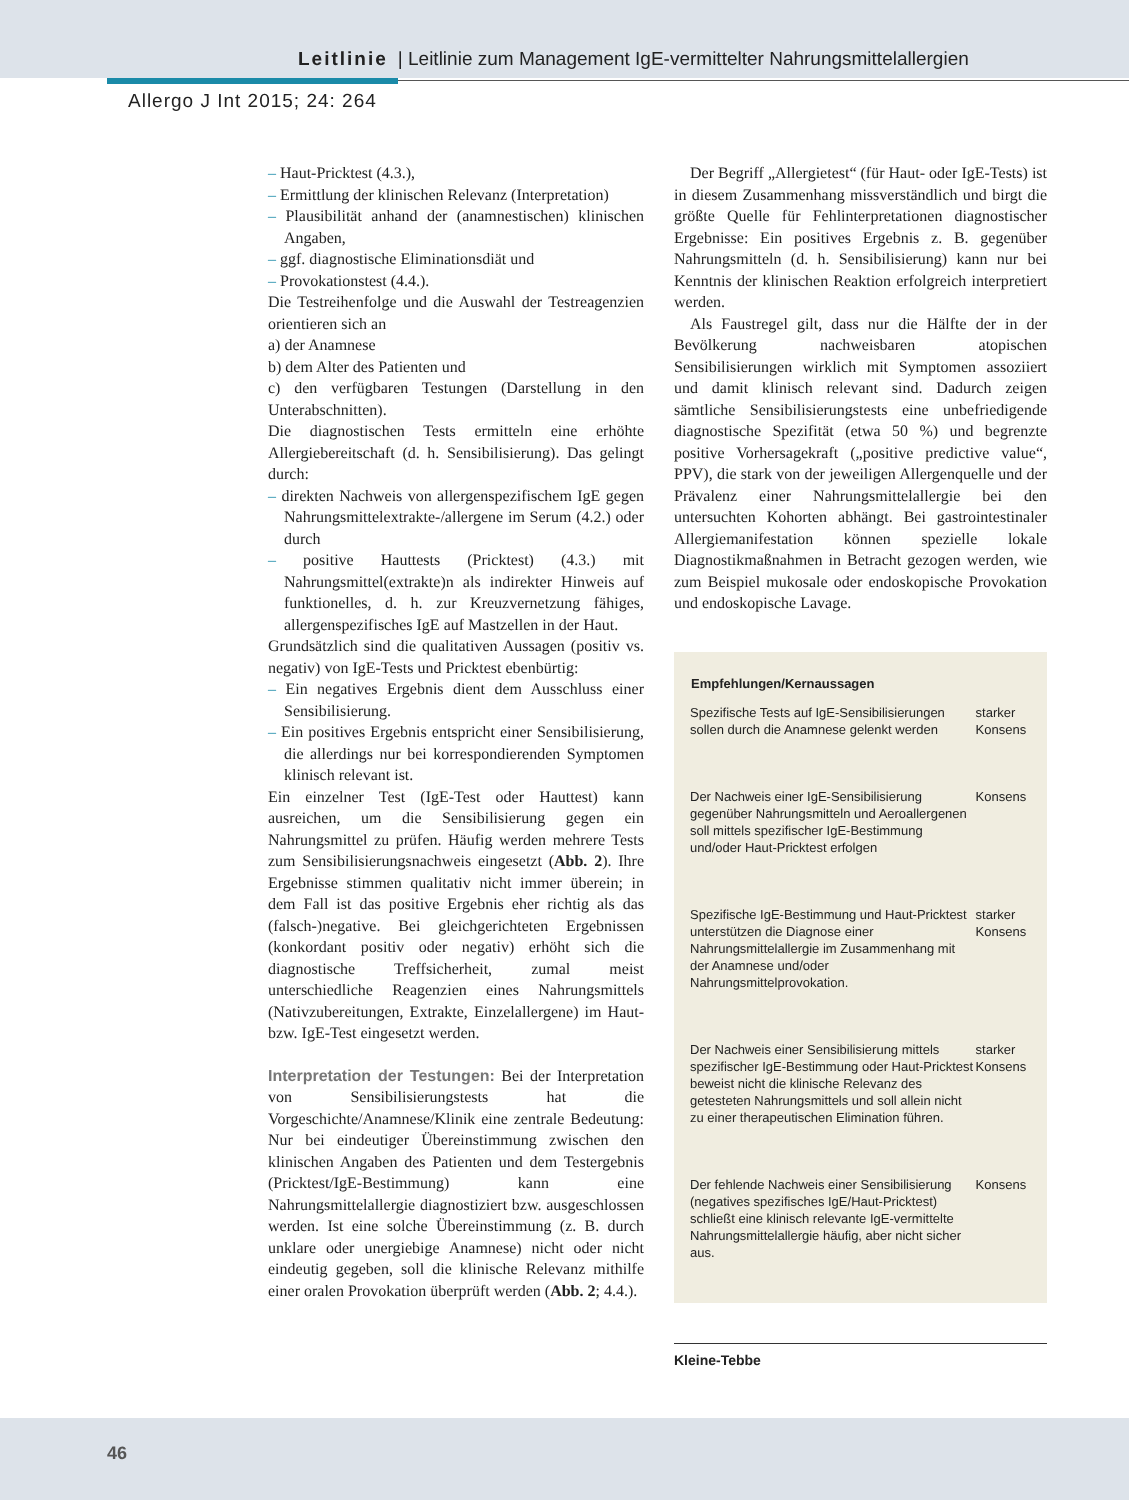Leitlinie | Leitlinie zum Management IgE-vermittelter Nahrungsmittelallergien
Allergo J Int 2015; 24: 264
– Haut-Pricktest (4.3.),
– Ermittlung der klinischen Relevanz (Interpretation)
– Plausibilität anhand der (anamnestischen) klinischen Angaben,
– ggf. diagnostische Eliminationsdiät und
– Provokationstest (4.4.).
Die Testreihenfolge und die Auswahl der Testreagenzien orientieren sich an
a) der Anamnese
b) dem Alter des Patienten und
c) den verfügbaren Testungen (Darstellung in den Unterabschnitten).
Die diagnostischen Tests ermitteln eine erhöhte Allergiebereitschaft (d. h. Sensibilisierung). Das gelingt durch:
– direkten Nachweis von allergenspezifischem IgE gegen Nahrungsmittelextrakte-/allergene im Serum (4.2.) oder durch
– positive Hauttests (Pricktest) (4.3.) mit Nahrungsmittel(extrakte)n als indirekter Hinweis auf funktionelles, d. h. zur Kreuzvernetzung fähiges, allergenspezifisches IgE auf Mastzellen in der Haut.
Grundsätzlich sind die qualitativen Aussagen (positiv vs. negativ) von IgE-Tests und Pricktest ebenbürtig:
– Ein negatives Ergebnis dient dem Ausschluss einer Sensibilisierung.
– Ein positives Ergebnis entspricht einer Sensibilisierung, die allerdings nur bei korrespondierenden Symptomen klinisch relevant ist.
Ein einzelner Test (IgE-Test oder Hauttest) kann ausreichen, um die Sensibilisierung gegen ein Nahrungsmittel zu prüfen. Häufig werden mehrere Tests zum Sensibilisierungsnachweis eingesetzt (Abb. 2). Ihre Ergebnisse stimmen qualitativ nicht immer überein; in dem Fall ist das positive Ergebnis eher richtig als das (falsch-)negative. Bei gleichgerichteten Ergebnissen (konkordant positiv oder negativ) erhöht sich die diagnostische Treffsicherheit, zumal meist unterschiedliche Reagenzien eines Nahrungsmittels (Nativzubereitungen, Extrakte, Einzelallergene) im Haut- bzw. IgE-Test eingesetzt werden.
Interpretation der Testungen: Bei der Interpretation von Sensibilisierungstests hat die Vorgeschichte/Anamnese/Klinik eine zentrale Bedeutung: Nur bei eindeutiger Übereinstimmung zwischen den klinischen Angaben des Patienten und dem Testergebnis (Pricktest/IgE-Bestimmung) kann eine Nahrungsmittelallergie diagnostiziert bzw. ausgeschlossen werden. Ist eine solche Übereinstimmung (z. B. durch unklare oder unergiebige Anamnese) nicht oder nicht eindeutig gegeben, soll die klinische Relevanz mithilfe einer oralen Provokation überprüft werden (Abb. 2; 4.4.).
Der Begriff „Allergietest“ (für Haut- oder IgE-Tests) ist in diesem Zusammenhang missverständlich und birgt die größte Quelle für Fehlinterpretationen diagnostischer Ergebnisse: Ein positives Ergebnis z. B. gegenüber Nahrungsmitteln (d. h. Sensibilisierung) kann nur bei Kenntnis der klinischen Reaktion erfolgreich interpretiert werden.
Als Faustregel gilt, dass nur die Hälfte der in der Bevölkerung nachweisbaren atopischen Sensibilisierungen wirklich mit Symptomen assoziiert und damit klinisch relevant sind. Dadurch zeigen sämtliche Sensibilisierungstests eine unbefriedigende diagnostische Spezifität (etwa 50 %) und begrenzte positive Vorhersagekraft („positive predictive value“, PPV), die stark von der jeweiligen Allergenquelle und der Prävalenz einer Nahrungsmittelallergie bei den untersuchten Kohorten abhängt. Bei gastrointestinaler Allergiemanifestation können spezielle lokale Diagnostikmaßnahmen in Betracht gezogen werden, wie zum Beispiel mukosale oder endoskopische Provokation und endoskopische Lavage.
| Empfehlungen/Kernaussagen | |
| --- | --- |
| Spezifische Tests auf IgE-Sensibilisierungen sollen durch die Anamnese gelenkt werden | starker Konsens |
| Der Nachweis einer IgE-Sensibilisierung gegenüber Nahrungsmitteln und Aeroallergenen soll mittels spezifischer IgE-Bestimmung und/oder Haut-Pricktest erfolgen | Konsens |
| Spezifische IgE-Bestimmung und Haut-Pricktest unterstützen die Diagnose einer Nahrungsmittelallergie im Zusammenhang mit der Anamnese und/oder Nahrungsmittelprovokation. | starker Konsens |
| Der Nachweis einer Sensibilisierung mittels spezifischer IgE-Bestimmung oder Haut-Pricktest beweist nicht die klinische Relevanz des getesteten Nahrungsmittels und soll allein nicht zu einer therapeutischen Elimination führen. | starker Konsens |
| Der fehlende Nachweis einer Sensibilisierung (negatives spezifisches IgE/Haut-Pricktest) schließt eine klinisch relevante IgE-vermittelte Nahrungsmittelallergie häufig, aber nicht sicher aus. | Konsens |
Kleine-Tebbe
46